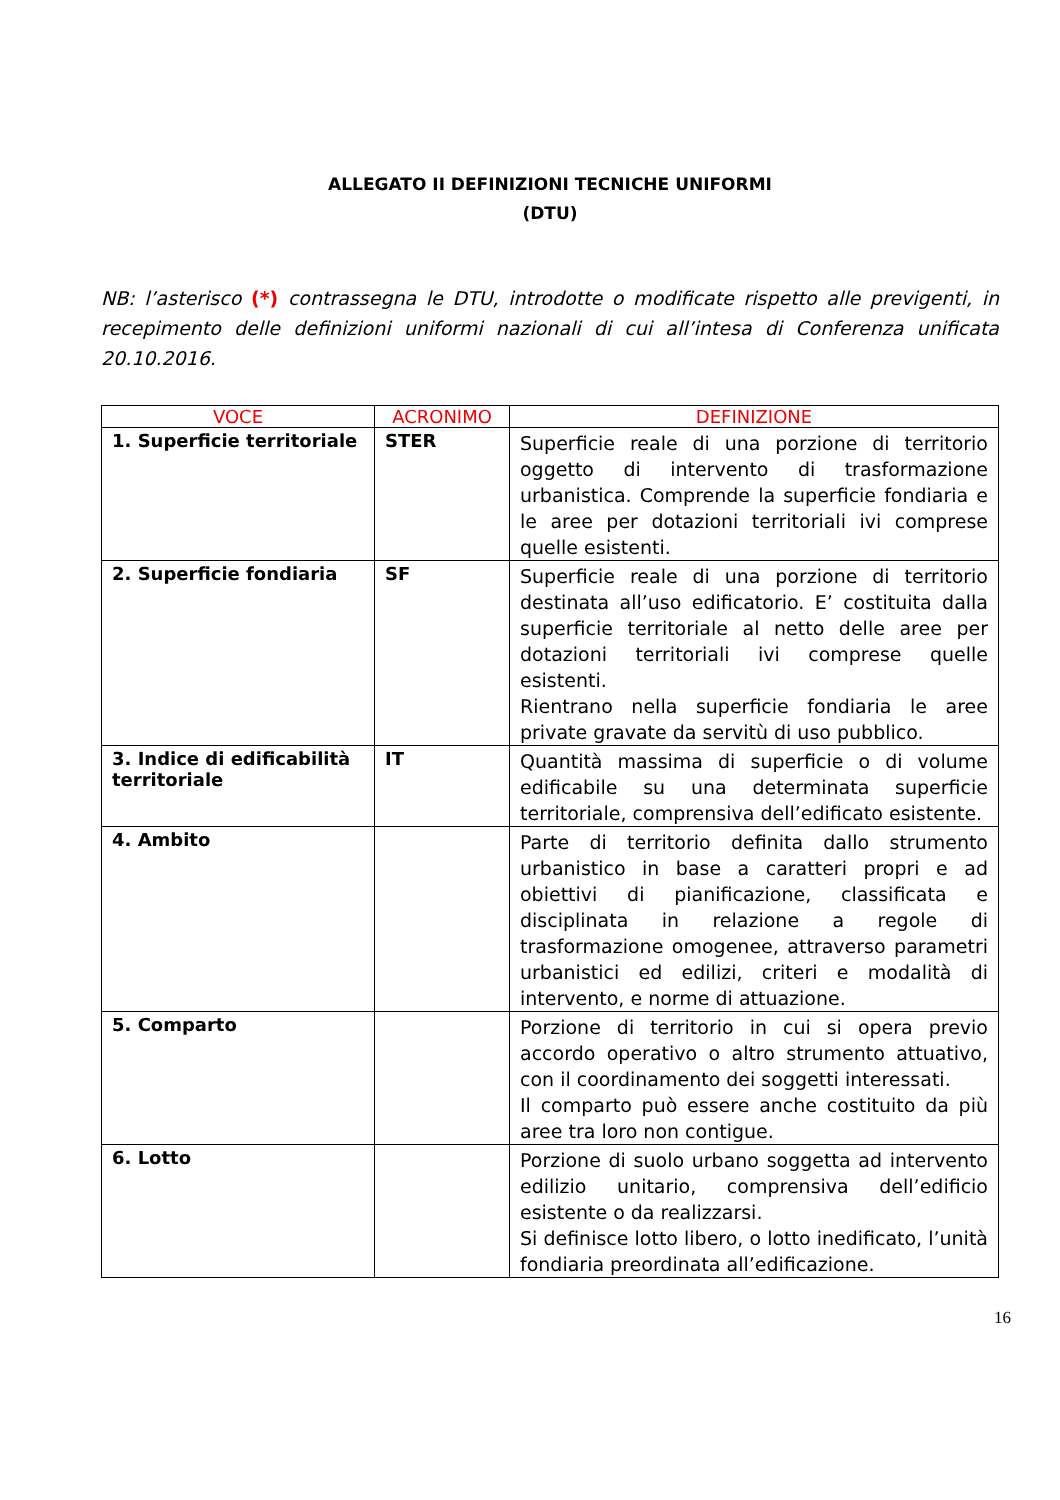ALLEGATO II DEFINIZIONI TECNICHE UNIFORMI
(DTU)
NB: l’asterisco (*) contrassegna le DTU, introdotte o modificate rispetto alle previgenti, in recepimento delle definizioni uniformi nazionali di cui all’intesa di Conferenza unificata 20.10.2016.
| VOCE | ACRONIMO | DEFINIZIONE |
| --- | --- | --- |
| 1. Superficie territoriale | STER | Superficie reale di una porzione di territorio oggetto di intervento di trasformazione urbanistica. Comprende la superficie fondiaria e le aree per dotazioni territoriali ivi comprese quelle esistenti. |
| 2. Superficie fondiaria | SF | Superficie reale di una porzione di territorio destinata all’uso edificatorio. E’ costituita dalla superficie territoriale al netto delle aree per dotazioni territoriali ivi comprese quelle esistenti. Rientrano nella superficie fondiaria le aree private gravate da servitù di uso pubblico. |
| 3. Indice di edificabilità territoriale | IT | Quantità massima di superficie o di volume edificabile su una determinata superficie territoriale, comprensiva dell’edificato esistente. |
| 4. Ambito | | Parte di territorio definita dallo strumento urbanistico in base a caratteri propri e ad obiettivi di pianificazione, classificata e disciplinata in relazione a regole di trasformazione omogenee, attraverso parametri urbanistici ed edilizi, criteri e modalità di intervento, e norme di attuazione. |
| 5. Comparto | | Porzione di territorio in cui si opera previo accordo operativo o altro strumento attuativo, con il coordinamento dei soggetti interessati. Il comparto può essere anche costituito da più aree tra loro non contigue. |
| 6. Lotto | | Porzione di suolo urbano soggetta ad intervento edilizio unitario, comprensiva dell’edificio esistente o da realizzarsi. Si definisce lotto libero, o lotto inedificato, l’unità fondiaria preordinata all’edificazione. |
16